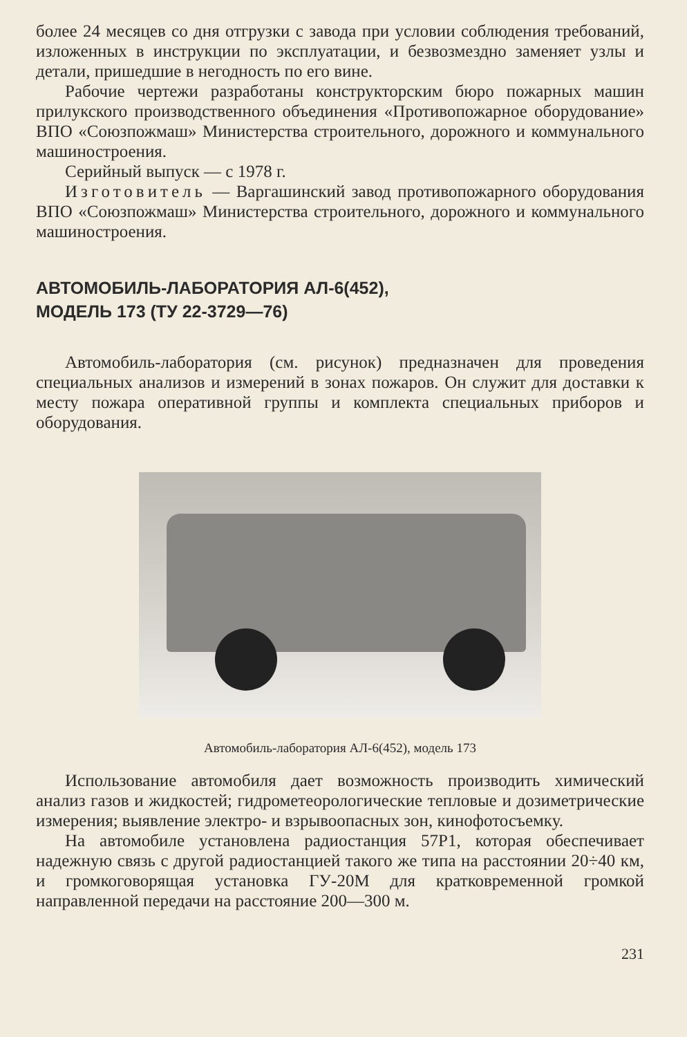более 24 месяцев со дня отгрузки с завода при условии соблюдения требований, изложенных в инструкции по эксплуатации, и безвозмездно заменяет узлы и детали, пришедшие в негодность по его вине.
Рабочие чертежи разработаны конструкторским бюро пожарных машин прилукского производственного объединения «Противопожарное оборудование» ВПО «Союзпожмаш» Министерства строительного, дорожного и коммунального машиностроения.
Серийный выпуск — с 1978 г.
Изготовитель — Варгашинский завод противопожарного оборудования ВПО «Союзпожмаш» Министерства строительного, дорожного и коммунального машиностроения.
АВТОМОБИЛЬ-ЛАБОРАТОРИЯ АЛ-6(452),
МОДЕЛЬ 173 (ТУ 22-3729—76)
Автомобиль-лаборатория (см. рисунок) предназначен для проведения специальных анализов и измерений в зонах пожаров. Он служит для доставки к месту пожара оперативной группы и комплекта специальных приборов и оборудования.
Автомобиль-лаборатория АЛ-6(452), модель 173
Использование автомобиля дает возможность производить химический анализ газов и жидкостей; гидрометеорологические тепловые и дозиметрические измерения; выявление электро- и взрывоопасных зон, кинофотосъемку.
На автомобиле установлена радиостанция 57Р1, которая обеспечивает надежную связь с другой радиостанцией такого же типа на расстоянии 20÷40 км, и громкоговорящая установка ГУ-20М для кратковременной громкой направленной передачи на расстояние 200—300 м.
231